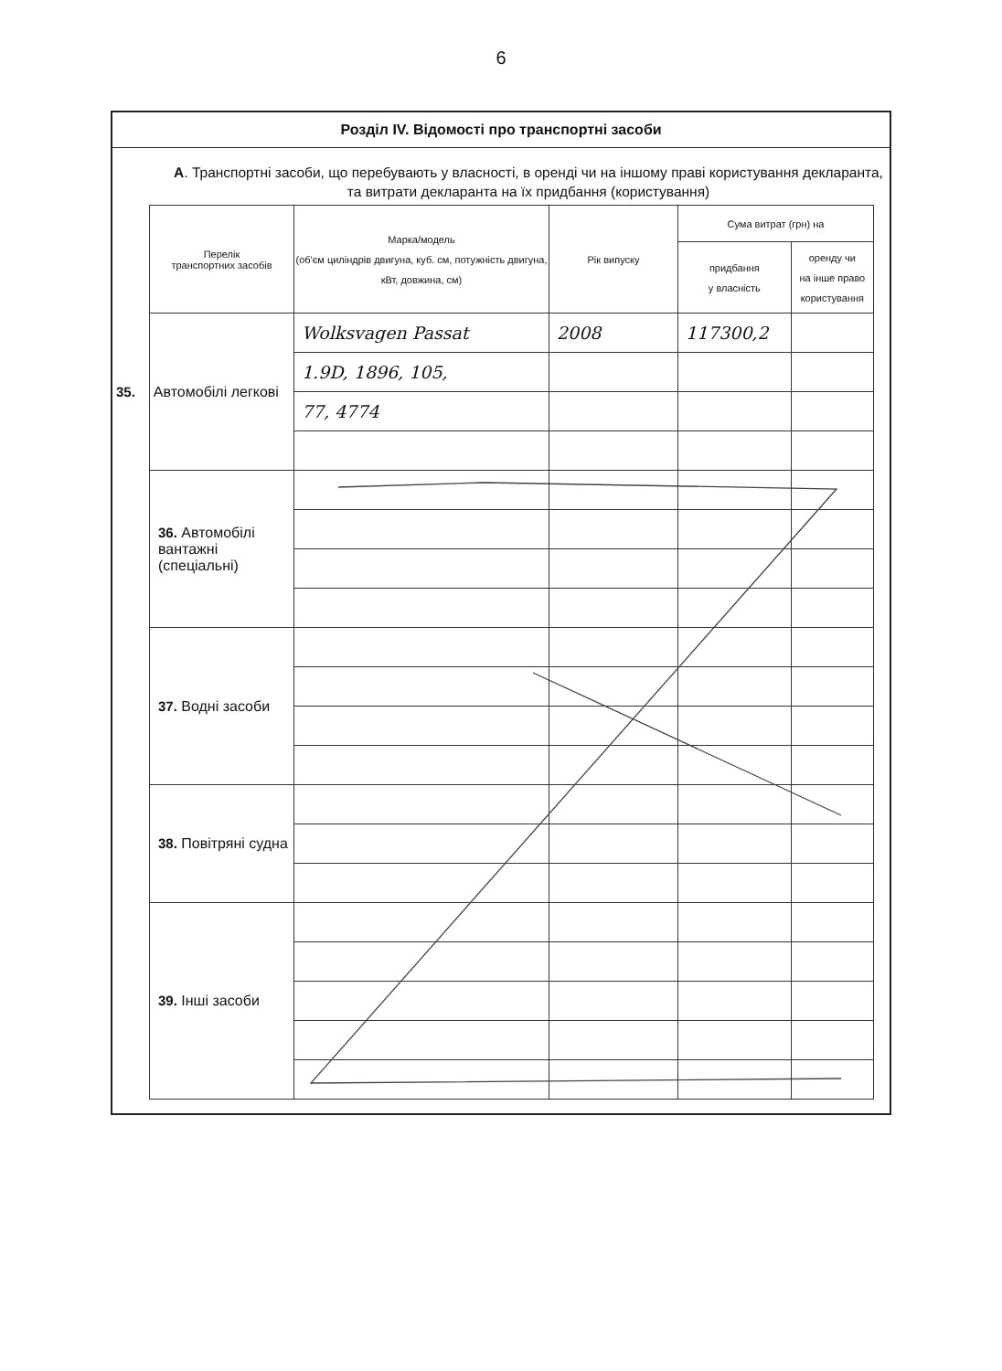6
Розділ IV. Відомості про транспортні засоби
А. Транспортні засоби, що перебувають у власності, в оренді чи на іншому праві користування декларанта, та витрати декларанта на їх придбання (користування)
| Перелік транспортних засобів | Марка/модель (об'єм циліндрів двигуна, куб. см, потужність двигуна, кВт, довжина, см) | Рік випуску | Сума витрат (грн) на | |
| --- | --- | --- | --- | --- |
| | | | придбання у власність | оренду чи на інше право користування |
| 35. Автомобілі легкові | Wolksvagen Passat | 2008 | 117300,2 | |
| | 1.9D, 1896, 105, | | | |
| | 77, 4774 | | | |
| 36. Автомобілі вантажні (спеціальні) | | | | |
| 37. Водні засоби | | | | |
| 38. Повітряні судна | | | | |
| 39. Інші засоби | | | | |